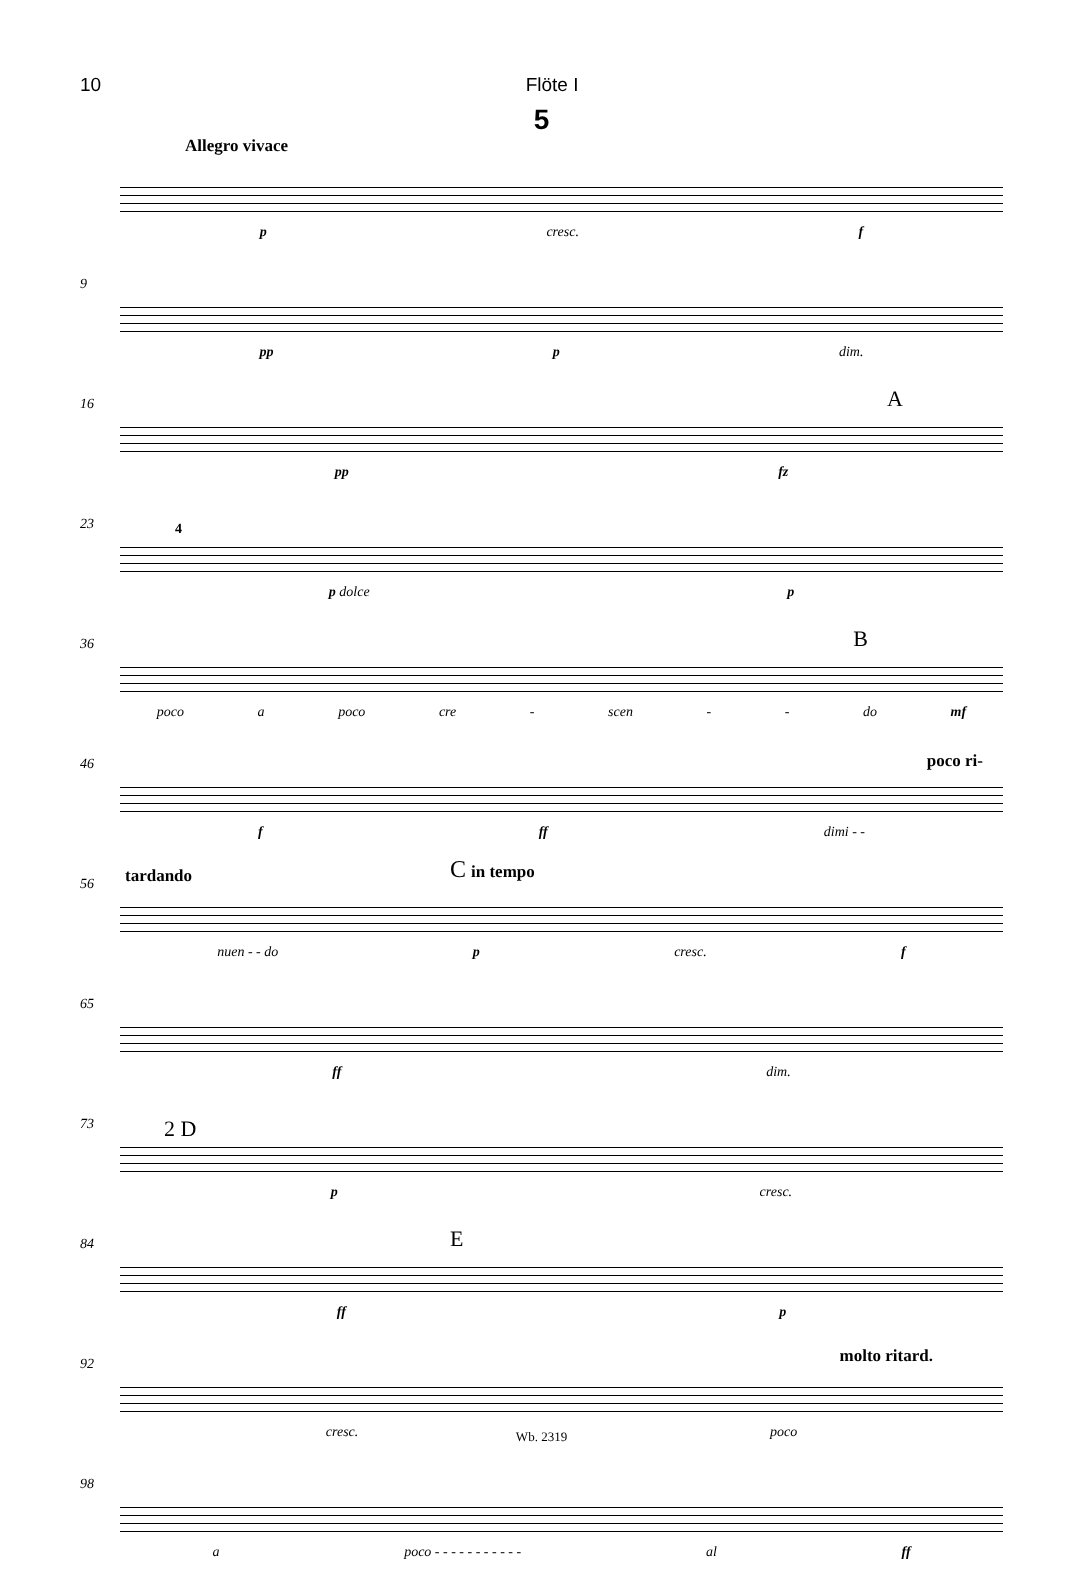10 Flöte I
5
Allegro vivace
p cresc. f
9
pp p dim.
16 A
pp fz
23 4
p dolce p
36 B
poco a poco cre - scen - - do mf
46 poco ri-
f ff dimi - -
56 tardando C in tempo
nuen - - do p cresc. f
65
ff dim.
73 2 D
p cresc.
84 E
ff p
92 molto ritard.
cresc. poco
98
a poco - - - - - - - - - - - al ff
Wb. 2319